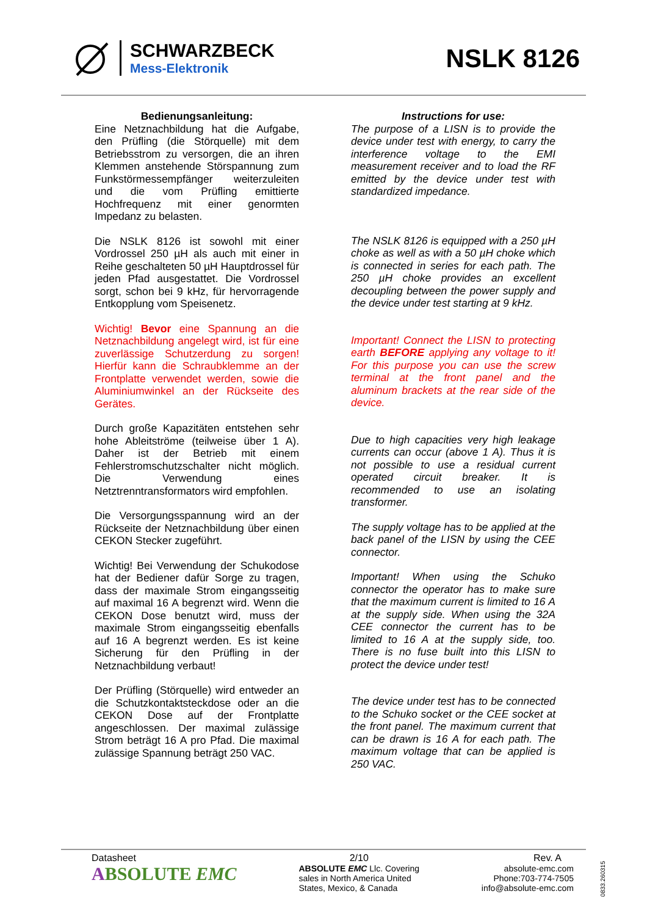SCHWARZBECK
Mess-Elektronik
NSLK 8126
Bedienungsanleitung:
Eine Netznachbildung hat die Aufgabe, den Prüfling (die Störquelle) mit dem Betriebsstrom zu versorgen, die an ihren Klemmen anstehende Störspannung zum Funkstörmessempfänger weiterzuleiten und die vom Prüfling emittierte Hochfrequenz mit einer genormten Impedanz zu belasten.
Die NSLK 8126 ist sowohl mit einer Vordrossel 250 µH als auch mit einer in Reihe geschalteten 50 µH Hauptdrossel für jeden Pfad ausgestattet. Die Vordrossel sorgt, schon bei 9 kHz, für hervorragende Entkopplung vom Speisenetz.
Wichtig! Bevor eine Spannung an die Netznachbildung angelegt wird, ist für eine zuverlässige Schutzerdung zu sorgen! Hierfür kann die Schraubklemme an der Frontplatte verwendet werden, sowie die Aluminiumwinkel an der Rückseite des Gerätes.
Durch große Kapazitäten entstehen sehr hohe Ableitströme (teilweise über 1 A). Daher ist der Betrieb mit einem Fehlerstromschutzschalter nicht möglich. Die Verwendung eines Netztrenntransformators wird empfohlen.
Die Versorgungsspannung wird an der Rückseite der Netznachbildung über einen CEKON Stecker zugeführt.
Wichtig! Bei Verwendung der Schukodose hat der Bediener dafür Sorge zu tragen, dass der maximale Strom eingangsseitig auf maximal 16 A begrenzt wird. Wenn die CEKON Dose benutzt wird, muss der maximale Strom eingangsseitig ebenfalls auf 16 A begrenzt werden. Es ist keine Sicherung für den Prüfling in der Netznachbildung verbaut!
Der Prüfling (Störquelle) wird entweder an die Schutzkontaktsteckdose oder an die CEKON Dose auf der Frontplatte angeschlossen. Der maximal zulässige Strom beträgt 16 A pro Pfad. Die maximal zulässige Spannung beträgt 250 VAC.
Instructions for use:
The purpose of a LISN is to provide the device under test with energy, to carry the interference voltage to the EMI measurement receiver and to load the RF emitted by the device under test with standardized impedance.
The NSLK 8126 is equipped with a 250 µH choke as well as with a 50 µH choke which is connected in series for each path. The 250 µH choke provides an excellent decoupling between the power supply and the device under test starting at 9 kHz.
Important! Connect the LISN to protecting earth BEFORE applying any voltage to it! For this purpose you can use the screw terminal at the front panel and the aluminum brackets at the rear side of the device.
Due to high capacities very high leakage currents can occur (above 1 A). Thus it is not possible to use a residual current operated circuit breaker. It is recommended to use an isolating transformer.
The supply voltage has to be applied at the back panel of the LISN by using the CEE connector.
Important! When using the Schuko connector the operator has to make sure that the maximum current is limited to 16 A at the supply side. When using the 32A CEE connector the current has to be limited to 16 A at the supply side, too. There is no fuse built into this LISN to protect the device under test!
The device under test has to be connected to the Schuko socket or the CEE socket at the front panel. The maximum current that can be drawn is 16 A for each path. The maximum voltage that can be applied is 250 VAC.
Datasheet
ABSOLUTE EMC
2/10
ABSOLUTE EMC Llc. Covering
sales in North America United
States, Mexico, & Canada
Rev. A
absolute-emc.com
Phone:703-774-7505
info@absolute-emc.com
0833.260315